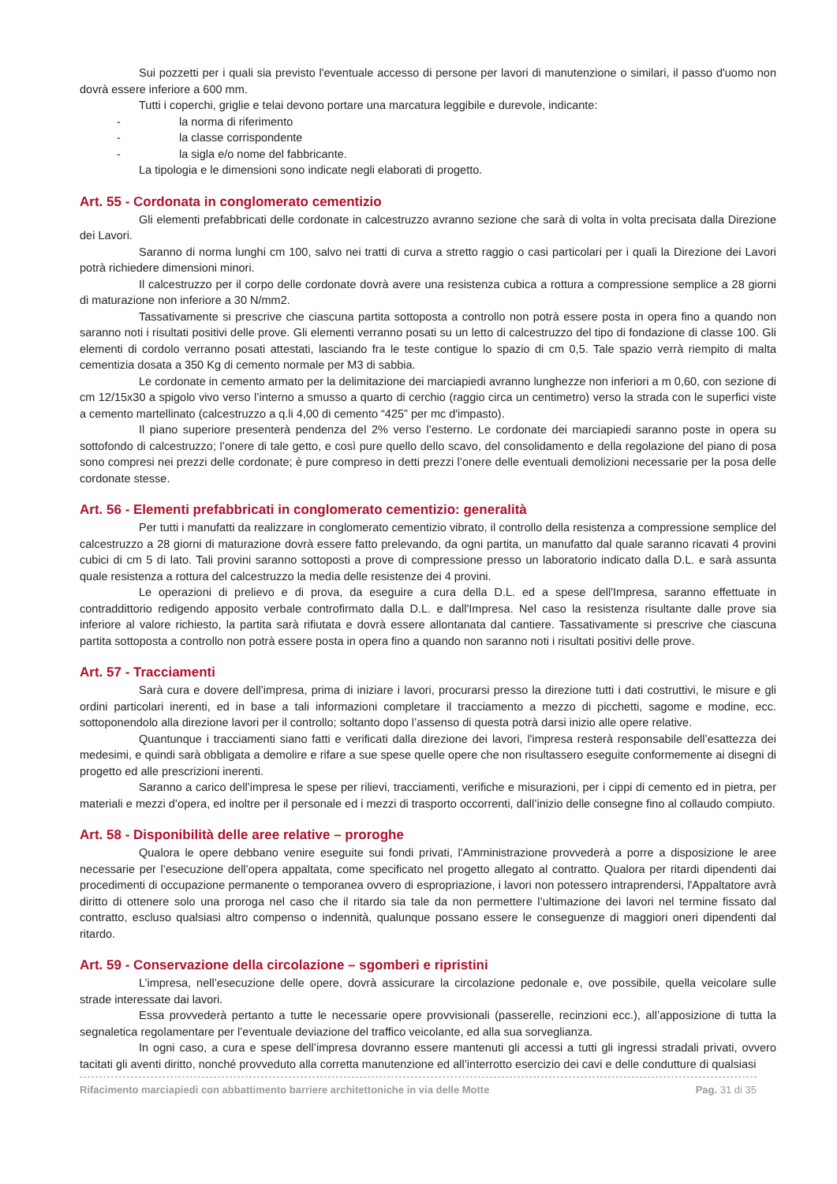Sui pozzetti per i quali sia previsto l'eventuale accesso di persone per lavori di manutenzione o similari, il passo d'uomo non dovrà essere inferiore a 600 mm.
Tutti i coperchi, griglie e telai devono portare una marcatura leggibile e durevole, indicante:
- la norma di riferimento
- la classe corrispondente
- la sigla e/o nome del fabbricante.
La tipologia e le dimensioni sono indicate negli elaborati di progetto.
Art. 55 - Cordonata in conglomerato cementizio
Gli elementi prefabbricati delle cordonate in calcestruzzo avranno sezione che sarà di volta in volta precisata dalla Direzione dei Lavori.
Saranno di norma lunghi cm 100, salvo nei tratti di curva a stretto raggio o casi particolari per i quali la Direzione dei Lavori potrà richiedere dimensioni minori.
Il calcestruzzo per il corpo delle cordonate dovrà avere una resistenza cubica a rottura a compressione semplice a 28 giorni di maturazione non inferiore a 30 N/mm2.
Tassativamente si prescrive che ciascuna partita sottoposta a controllo non potrà essere posta in opera fino a quando non saranno noti i risultati positivi delle prove. Gli elementi verranno posati su un letto di calcestruzzo del tipo di fondazione di classe 100. Gli elementi di cordolo verranno posati attestati, lasciando fra le teste contigue lo spazio di cm 0,5. Tale spazio verrà riempito di malta cementizia dosata a 350 Kg di cemento normale per M3 di sabbia.
Le cordonate in cemento armato per la delimitazione dei marciapiedi avranno lunghezze non inferiori a m 0,60, con sezione di cm 12/15x30 a spigolo vivo verso l’interno a smusso a quarto di cerchio (raggio circa un centimetro) verso la strada con le superfici viste a cemento martellinato (calcestruzzo a q.li 4,00 di cemento “425” per mc d'impasto).
Il piano superiore presenterà pendenza del 2% verso l’esterno. Le cordonate dei marciapiedi saranno poste in opera su sottofondo di calcestruzzo; l’onere di tale getto, e così pure quello dello scavo, del consolidamento e della regolazione del piano di posa sono compresi nei prezzi delle cordonate; è pure compreso in detti prezzi l’onere delle eventuali demolizioni necessarie per la posa delle cordonate stesse.
Art. 56 - Elementi prefabbricati in conglomerato cementizio: generalità
Per tutti i manufatti da realizzare in conglomerato cementizio vibrato, il controllo della resistenza a compressione semplice del calcestruzzo a 28 giorni di maturazione dovrà essere fatto prelevando, da ogni partita, un manufatto dal quale saranno ricavati 4 provini cubici di cm 5 di lato. Tali provini saranno sottoposti a prove di compressione presso un laboratorio indicato dalla D.L. e sarà assunta quale resistenza a rottura del calcestruzzo la media delle resistenze dei 4 provini.
Le operazioni di prelievo e di prova, da eseguire a cura della D.L. ed a spese dell'Impresa, saranno effettuate in contraddittorio redigendo apposito verbale controfirmato dalla D.L. e dall'Impresa. Nel caso la resistenza risultante dalle prove sia inferiore al valore richiesto, la partita sarà rifiutata e dovrà essere allontanata dal cantiere. Tassativamente si prescrive che ciascuna partita sottoposta a controllo non potrà essere posta in opera fino a quando non saranno noti i risultati positivi delle prove.
Art. 57 - Tracciamenti
Sarà cura e dovere dell’impresa, prima di iniziare i lavori, procurarsi presso la direzione tutti i dati costruttivi, le misure e gli ordini particolari inerenti, ed in base a tali informazioni completare il tracciamento a mezzo di picchetti, sagome e modine, ecc. sottoponendolo alla direzione lavori per il controllo; soltanto dopo l’assenso di questa potrà darsi inizio alle opere relative.
Quantunque i tracciamenti siano fatti e verificati dalla direzione dei lavori, l'impresa resterà responsabile dell’esattezza dei medesimi, e quindi sarà obbligata a demolire e rifare a sue spese quelle opere che non risultassero eseguite conformemente ai disegni di progetto ed alle prescrizioni inerenti.
Saranno a carico dell’impresa le spese per rilievi, tracciamenti, verifiche e misurazioni, per i cippi di cemento ed in pietra, per materiali e mezzi d’opera, ed inoltre per il personale ed i mezzi di trasporto occorrenti, dall’inizio delle consegne fino al collaudo compiuto.
Art. 58 - Disponibilità delle aree relative – proroghe
Qualora le opere debbano venire eseguite sui fondi privati, l'Amministrazione provvederà a porre a disposizione le aree necessarie per l’esecuzione dell’opera appaltata, come specificato nel progetto allegato al contratto. Qualora per ritardi dipendenti dai procedimenti di occupazione permanente o temporanea ovvero di espropriazione, i lavori non potessero intraprendersi, l'Appaltatore avrà diritto di ottenere solo una proroga nel caso che il ritardo sia tale da non permettere l’ultimazione dei lavori nel termine fissato dal contratto, escluso qualsiasi altro compenso o indennità, qualunque possano essere le conseguenze di maggiori oneri dipendenti dal ritardo.
Art. 59 - Conservazione della circolazione – sgomberi e ripristini
L’impresa, nell’esecuzione delle opere, dovrà assicurare la circolazione pedonale e, ove possibile, quella veicolare sulle strade interessate dai lavori.
Essa provvederà pertanto a tutte le necessarie opere provvisionali (passerelle, recinzioni ecc.), all’apposizione di tutta la segnaletica regolamentare per l’eventuale deviazione del traffico veicolante, ed alla sua sorveglianza.
In ogni caso, a cura e spese dell’impresa dovranno essere mantenuti gli accessi a tutti gli ingressi stradali privati, ovvero tacitati gli aventi diritto, nonché provveduto alla corretta manutenzione ed all’interrotto esercizio dei cavi e delle condutture di qualsiasi
Rifacimento marciapiedi con abbattimento barriere architettoniche in via delle Motte Pag. 31 di 35